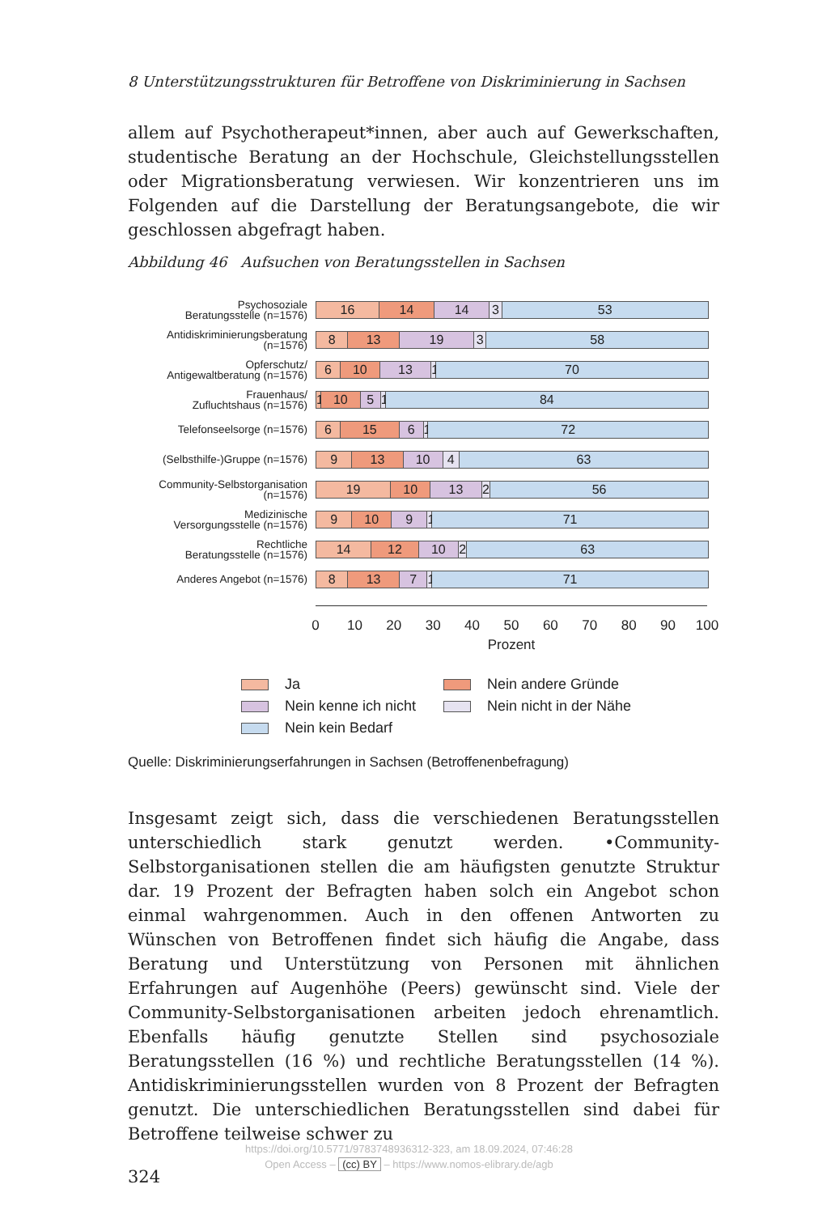8 Unterstützungsstrukturen für Betroffene von Diskriminierung in Sachsen
allem auf Psychotherapeut*innen, aber auch auf Gewerkschaften, studentische Beratung an der Hochschule, Gleichstellungsstellen oder Migrationsberatung verwiesen. Wir konzentrieren uns im Folgenden auf die Darstellung der Beratungsangebote, die wir geschlossen abgefragt haben.
Abbildung 46 Aufsuchen von Beratungsstellen in Sachsen
Psychosoziale
Beratungsstelle (n=1576)
16 14 14 3 53
Antidiskriminierungsberatung
(n=1576)
8 13 19 3 58
Opferschutz/
Antigewaltberatung (n=1576)
6 10 13 1 70
Frauenhaus/
Zufluchtshaus (n=1576)
1 10 5 1 84
Telefonseelsorge (n=1576)
6 15 6 1 72
(Selbsthilfe-)Gruppe (n=1576)
9 13 10 4 63
Community-Selbstorganisation
(n=1576)
19 10 13 2 56
Medizinische
Versorgungsstelle (n=1576)
9 10 9 1 71
Rechtliche
Beratungsstelle (n=1576)
14 12 10 2 63
Anderes Angebot (n=1576)
8 13 7 1 71
0 10 20 30 40 50 60 70 80 90 100
Prozent
Ja
Nein andere Gründe
Nein kenne ich nicht
Nein nicht in der Nähe
Nein kein Bedarf
Quelle: Diskriminierungserfahrungen in Sachsen (Betroffenenbefragung)
Insgesamt zeigt sich, dass die verschiedenen Beratungsstellen unterschiedlich stark genutzt werden. •Community-Selbstorganisationen stellen die am häufigsten genutzte Struktur dar. 19 Prozent der Befragten haben solch ein Angebot schon einmal wahrgenommen. Auch in den offenen Antworten zu Wünschen von Betroffenen findet sich häufig die Angabe, dass Beratung und Unterstützung von Personen mit ähnlichen Erfahrungen auf Augenhöhe (Peers) gewünscht sind. Viele der Community-Selbstorganisationen arbeiten jedoch ehrenamtlich. Ebenfalls häufig genutzte Stellen sind psychosoziale Beratungsstellen (16 %) und rechtliche Beratungsstellen (14 %). Antidiskriminierungsstellen wurden von 8 Prozent der Befragten genutzt. Die unterschiedlichen Beratungsstellen sind dabei für Betroffene teilweise schwer zu
324
https://doi.org/10.5771/9783748936312-323, am 18.09.2024, 07:46:28
Open Access – (cc) BY – https://www.nomos-elibrary.de/agb